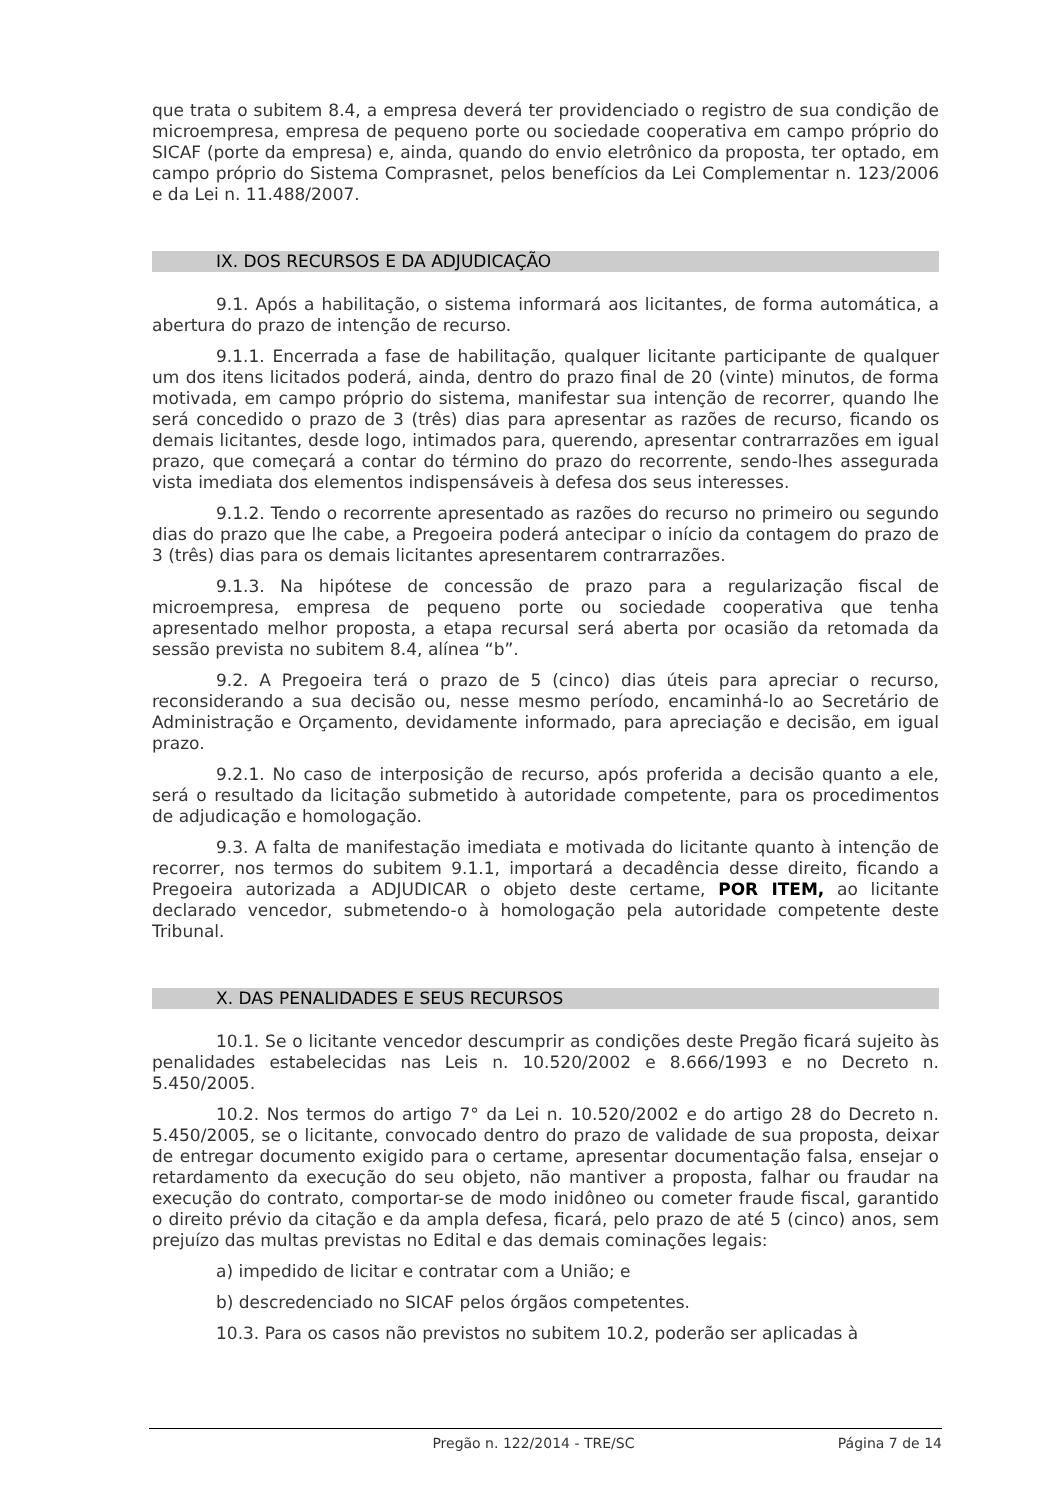que trata o subitem 8.4, a empresa deverá ter providenciado o registro de sua condição de microempresa, empresa de pequeno porte ou sociedade cooperativa em campo próprio do SICAF (porte da empresa) e, ainda, quando do envio eletrônico da proposta, ter optado, em campo próprio do Sistema Comprasnet, pelos benefícios da Lei Complementar n. 123/2006 e da Lei n. 11.488/2007.
IX. DOS RECURSOS E DA ADJUDICAÇÃO
9.1. Após a habilitação, o sistema informará aos licitantes, de forma automática, a abertura do prazo de intenção de recurso.
9.1.1. Encerrada a fase de habilitação, qualquer licitante participante de qualquer um dos itens licitados poderá, ainda, dentro do prazo final de 20 (vinte) minutos, de forma motivada, em campo próprio do sistema, manifestar sua intenção de recorrer, quando lhe será concedido o prazo de 3 (três) dias para apresentar as razões de recurso, ficando os demais licitantes, desde logo, intimados para, querendo, apresentar contrarrazões em igual prazo, que começará a contar do término do prazo do recorrente, sendo-lhes assegurada vista imediata dos elementos indispensáveis à defesa dos seus interesses.
9.1.2. Tendo o recorrente apresentado as razões do recurso no primeiro ou segundo dias do prazo que lhe cabe, a Pregoeira poderá antecipar o início da contagem do prazo de 3 (três) dias para os demais licitantes apresentarem contrarrazões.
9.1.3. Na hipótese de concessão de prazo para a regularização fiscal de microempresa, empresa de pequeno porte ou sociedade cooperativa que tenha apresentado melhor proposta, a etapa recursal será aberta por ocasião da retomada da sessão prevista no subitem 8.4, alínea “b”.
9.2. A Pregoeira terá o prazo de 5 (cinco) dias úteis para apreciar o recurso, reconsiderando a sua decisão ou, nesse mesmo período, encaminhá-lo ao Secretário de Administração e Orçamento, devidamente informado, para apreciação e decisão, em igual prazo.
9.2.1. No caso de interposição de recurso, após proferida a decisão quanto a ele, será o resultado da licitação submetido à autoridade competente, para os procedimentos de adjudicação e homologação.
9.3. A falta de manifestação imediata e motivada do licitante quanto à intenção de recorrer, nos termos do subitem 9.1.1, importará a decadência desse direito, ficando a Pregoeira autorizada a ADJUDICAR o objeto deste certame, POR ITEM, ao licitante declarado vencedor, submetendo-o à homologação pela autoridade competente deste Tribunal.
X. DAS PENALIDADES E SEUS RECURSOS
10.1. Se o licitante vencedor descumprir as condições deste Pregão ficará sujeito às penalidades estabelecidas nas Leis n. 10.520/2002 e 8.666/1993 e no Decreto n. 5.450/2005.
10.2. Nos termos do artigo 7° da Lei n. 10.520/2002 e do artigo 28 do Decreto n. 5.450/2005, se o licitante, convocado dentro do prazo de validade de sua proposta, deixar de entregar documento exigido para o certame, apresentar documentação falsa, ensejar o retardamento da execução do seu objeto, não mantiver a proposta, falhar ou fraudar na execução do contrato, comportar-se de modo inidôneo ou cometer fraude fiscal, garantido o direito prévio da citação e da ampla defesa, ficará, pelo prazo de até 5 (cinco) anos, sem prejuízo das multas previstas no Edital e das demais cominações legais:
a) impedido de licitar e contratar com a União; e
b) descredenciado no SICAF pelos órgãos competentes.
10.3. Para os casos não previstos no subitem 10.2, poderão ser aplicadas à
Pregão n. 122/2014 - TRE/SC Página 7 de 14